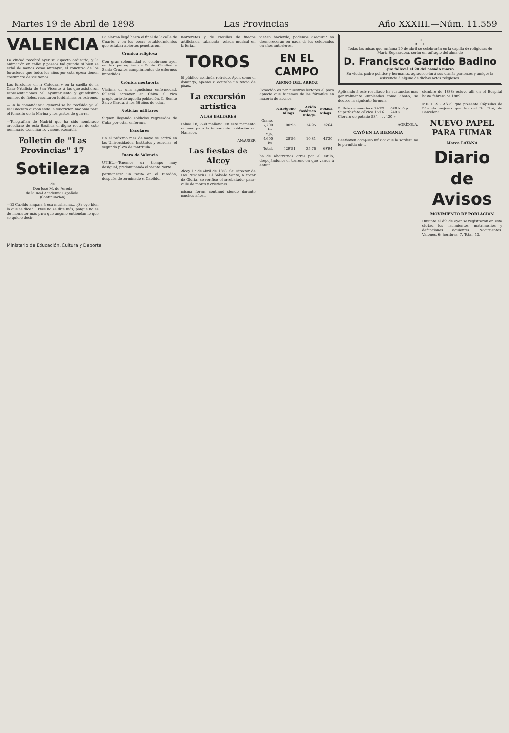Martes 19 de Abril de 1898 Las Provincias Año XXXIII.—Núm. 11.559
VALENCIA
La ciudad recobró ayer su aspecto ordinario, y la animación en calles y paseos fué grande, si bien se echó de menos como anteayer, el concurso de los forasteros que todos los años por esta época tienen costumbre de visitarnos.
Las funciones en la Catedral y en la capilla de la Casa-Natalicia de San Vicente, á las que asistieron representaciones del Ayuntamiento y grandísimo número de fieles, resultaron lucidísimas en extremo.
—En la comandancia general se ha recibido ya el real decreto disponiendo la suscrición nacional para el fomento de la Marina y los gastos de guerra.
—Telegrafían de Madrid que ha sido nombrado arcediano de esta Basílica el digno rector de este Seminario Conciliar D. Vicente Rocafull.
Folletín de "Las Provincias" 17
Sotileza
de
Don José M. de Pereda
de la Real Academia Española.
(Continuación)
—El Cabildo ampara á esa muchacha... ¿Se oye bien lo que se dice?... Pues no se dice más, porque no es de menester más para que anguno entiendan lo que se quiere decir.
La alarma llegó hasta el final de la calle de Cuarte, y en los pocos establecimientos que estaban abiertos penetraron...
Crónica religiosa
Con gran solemnidad se celebraron ayer en las parroquias de Santa Catalina y Santa Cruz los cumplimientos de enfermos impedidos.
Crónica mortuoria
Víctima de una agudísima enfermedad, falleció anteayer en Chiva el rico propietario de aquella población, D. Benito Salvo García, á los 56 años de edad.
Noticias militares
Siguen llegando soldados regresados de Cuba por estar enfermos.
Escolares
En el próximo mes de mayo se abrirá en las Universidades, Institutos y escuelas, el segundo plazo de matrícula.
Fuera de Valencia
UTIEL.—Tenemos un tiempo muy desigual, predominando el viento Norte.
permanecer un ratito en el Paredón, después de terminado el Cabildo...
morteretes y de castillos de fuegos artificiales, cabalgata, velada musical en la feria...
TOROS
El público continúa retraído. Ayer, como el domingo, apenas si ocupaba un tercio de plaza.
La excursión artística
A LAS BALEARES
Palma 18, 7-30 mañana. En este momento salimos para la importante población de Manacor.
ANAUSER
Las fiestas de Alcoy
Alcoy 17 de abril de 1898. Sr. Director de Las Provincias. El Sábado Santo, al tocar de Gloria, se verificó el arrebatador pasa-calle de moros y cristianos.
misma forma continuó siendo durante muchos años...
vienen haciendo, podemos asegurar no desmerecerán en nada de los celebrados en años anteriores.
EN EL CAMPO
ABONO DEL ARROZ
Conocido es por nuestros lectores el poco aprecio que hacemos de las fórmulas en materia de abonos.
| | Nitrógeno Kilogs. | Acido fosfórico Kilogs. | Potasa Kilogs. |
| --- | --- | --- | --- |
| Grano, 7,200 ks. | 100'95 | 24'95 | 26'64 |
| Paja, 4,600 ks. | 28'56 | 10'81 | 43'30 |
| Total. | 129'51 | 35'76 | 69'94 |
ha de ahorrarnos otras por el estilo, despejándonos el terreno en que vamos á entrar.
✠
R. I. P.
Todas las misas que mañana 20 de abril se celebrarán en la capilla de religiosas de María Reparadora, serán en sufragio del alma de
D. Francisco Garrido Badino
que falleció el 20 del pasado marzo
Su viuda, padre político y hermanos, agradecerán á sus demás parientes y amigos la asistencia á alguno de dichos actos religiosos.
Aplicando á este resultado las sustancias mas generalmente empleadas como abono, se deduce la siguiente fórmula:
Sulfato de amoniaco 24'25. . . 620 kilógs.
Superfosfato cálcico 15'16. . . 240 »
Cloruro de potasio 53°. . . . 130 »
AGRÍCOLA.
CAYÓ EN LA BIRMANIA
Beethoven compuso música que la sordera no le permitía oir...
ciembre de 1888; estuve allí en el Hospital hasta febrero de 1889...
MIL PESETAS al que presente Cápsulas de Sándalo mejores que las del Dr. Pizá, de Barcelona.
NUEVO PAPEL PARA FUMAR
Marca LAYANA
Diario de Avisos
MOVIMIENTO DE POBLACION
Durante el día de ayer se registraron en esta ciudad los nacimientos, matrimonios y defunciones siguientes: Nacimientos: Varones, 6; hembras, 7. Total, 13.
Ministerio de Educación, Cultura y Deporte